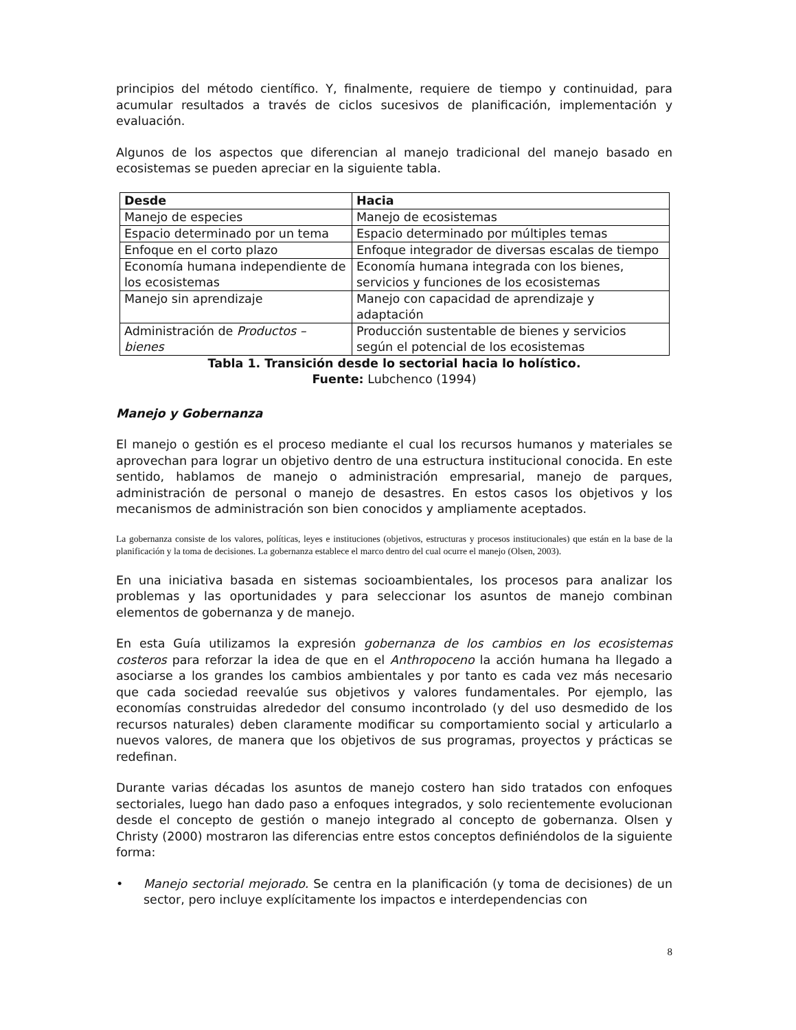principios del método científico. Y, finalmente, requiere de tiempo y continuidad, para acumular resultados a través de ciclos sucesivos de planificación, implementación y evaluación.
Algunos de los aspectos que diferencian al manejo tradicional del manejo basado en ecosistemas se pueden apreciar en la siguiente tabla.
| Desde | Hacia |
| --- | --- |
| Manejo de especies | Manejo de ecosistemas |
| Espacio determinado por un tema | Espacio determinado por múltiples temas |
| Enfoque en el corto plazo | Enfoque integrador de diversas escalas de tiempo |
| Economía humana independiente de los ecosistemas | Economía humana integrada con los bienes, servicios y funciones de los ecosistemas |
| Manejo sin aprendizaje | Manejo con capacidad de aprendizaje y adaptación |
| Administración de Productos – bienes | Producción sustentable de bienes y servicios según el potencial de los ecosistemas |
Tabla 1. Transición desde lo sectorial hacia lo holístico.
Fuente: Lubchenco (1994)
Manejo y Gobernanza
El manejo o gestión es el proceso mediante el cual los recursos humanos y materiales se aprovechan para lograr un objetivo dentro de una estructura institucional conocida. En este sentido, hablamos de manejo o administración empresarial, manejo de parques, administración de personal o manejo de desastres. En estos casos los objetivos y los mecanismos de administración son bien conocidos y ampliamente aceptados.
La gobernanza consiste de los valores, políticas, leyes e instituciones (objetivos, estructuras y procesos institucionales) que están en la base de la planificación y la toma de decisiones. La gobernanza establece el marco dentro del cual ocurre el manejo (Olsen, 2003).
En una iniciativa basada en sistemas socioambientales, los procesos para analizar los problemas y las oportunidades y para seleccionar los asuntos de manejo combinan elementos de gobernanza y de manejo.
En esta Guía utilizamos la expresión gobernanza de los cambios en los ecosistemas costeros para reforzar la idea de que en el Anthropoceno la acción humana ha llegado a asociarse a los grandes los cambios ambientales y por tanto es cada vez más necesario que cada sociedad reevalúe sus objetivos y valores fundamentales. Por ejemplo, las economías construidas alrededor del consumo incontrolado (y del uso desmedido de los recursos naturales) deben claramente modificar su comportamiento social y articularlo a nuevos valores, de manera que los objetivos de sus programas, proyectos y prácticas se redefinan.
Durante varias décadas los asuntos de manejo costero han sido tratados con enfoques sectoriales, luego han dado paso a enfoques integrados, y solo recientemente evolucionan desde el concepto de gestión o manejo integrado al concepto de gobernanza. Olsen y Christy (2000) mostraron las diferencias entre estos conceptos definiéndolos de la siguiente forma:
• Manejo sectorial mejorado. Se centra en la planificación (y toma de decisiones) de un sector, pero incluye explícitamente los impactos e interdependencias con
8